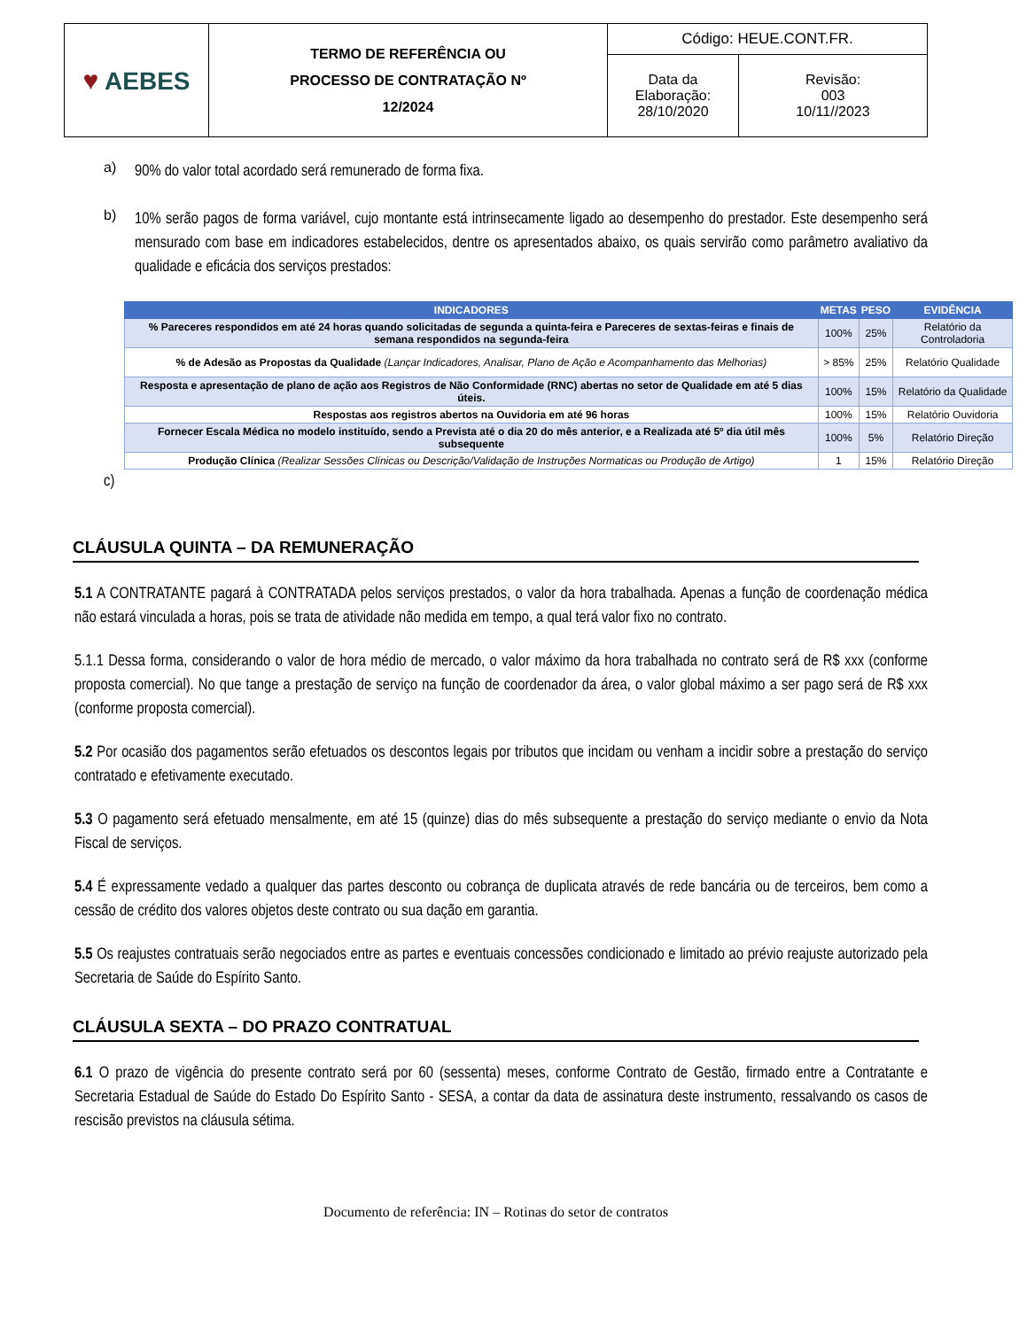| ♥ AEBES | TERMO DE REFERÊNCIA OU PROCESSO DE CONTRATAÇÃO Nº 12/2024 | Código: HEUE.CONT.FR. | |
| | | Data da Elaboração: 28/10/2020 | Revisão: 003 10/11//2023 |
a)
90% do valor total acordado será remunerado de forma fixa.
b)
10% serão pagos de forma variável, cujo montante está intrinsecamente ligado ao desempenho do prestador. Este desempenho será mensurado com base em indicadores estabelecidos, dentre os apresentados abaixo, os quais servirão como parâmetro avaliativo da qualidade e eficácia dos serviços prestados:
| INDICADORES | METAS | PESO | EVIDÊNCIA |
| --- | --- | --- | --- |
| % Pareceres respondidos em até 24 horas quando solicitadas de segunda a quinta-feira e Pareceres de sextas-feiras e finais de semana respondidos na segunda-feira | 100% | 25% | Relatório da Controladoria |
| % de Adesão as Propostas da Qualidade (Lançar Indicadores, Analisar, Plano de Ação e Acompanhamento das Melhorias) | > 85% | 25% | Relatório Qualidade |
| Resposta e apresentação de plano de ação aos Registros de Não Conformidade (RNC) abertas no setor de Qualidade em até 5 dias úteis. | 100% | 15% | Relatório da Qualidade |
| Respostas aos registros abertos na Ouvidoria em até 96 horas | 100% | 15% | Relatório Ouvidoria |
| Fornecer Escala Médica no modelo instituído, sendo a Prevista até o dia 20 do mês anterior, e a Realizada até 5º dia útil mês subsequente | 100% | 5% | Relatório Direção |
| Produção Clínica (Realizar Sessões Clínicas ou Descrição/Validação de Instruções Normaticas ou Produção de Artigo) | 1 | 15% | Relatório Direção |
c)
CLÁUSULA QUINTA – DA REMUNERAÇÃO
5.1 A CONTRATANTE pagará à CONTRATADA pelos serviços prestados, o valor da hora trabalhada. Apenas a função de coordenação médica não estará vinculada a horas, pois se trata de atividade não medida em tempo, a qual terá valor fixo no contrato.
5.1.1 Dessa forma, considerando o valor de hora médio de mercado, o valor máximo da hora trabalhada no contrato será de R$ xxx (conforme proposta comercial). No que tange a prestação de serviço na função de coordenador da área, o valor global máximo a ser pago será de R$ xxx (conforme proposta comercial).
5.2 Por ocasião dos pagamentos serão efetuados os descontos legais por tributos que incidam ou venham a incidir sobre a prestação do serviço contratado e efetivamente executado.
5.3 O pagamento será efetuado mensalmente, em até 15 (quinze) dias do mês subsequente a prestação do serviço mediante o envio da Nota Fiscal de serviços.
5.4 É expressamente vedado a qualquer das partes desconto ou cobrança de duplicata através de rede bancária ou de terceiros, bem como a cessão de crédito dos valores objetos deste contrato ou sua dação em garantia.
5.5 Os reajustes contratuais serão negociados entre as partes e eventuais concessões condicionado e limitado ao prévio reajuste autorizado pela Secretaria de Saúde do Espírito Santo.
CLÁUSULA SEXTA – DO PRAZO CONTRATUAL
6.1 O prazo de vigência do presente contrato será por 60 (sessenta) meses, conforme Contrato de Gestão, firmado entre a Contratante e Secretaria Estadual de Saúde do Estado Do Espírito Santo - SESA, a contar da data de assinatura deste instrumento, ressalvando os casos de rescisão previstos na cláusula sétima.
Documento de referência: IN – Rotinas do setor de contratos